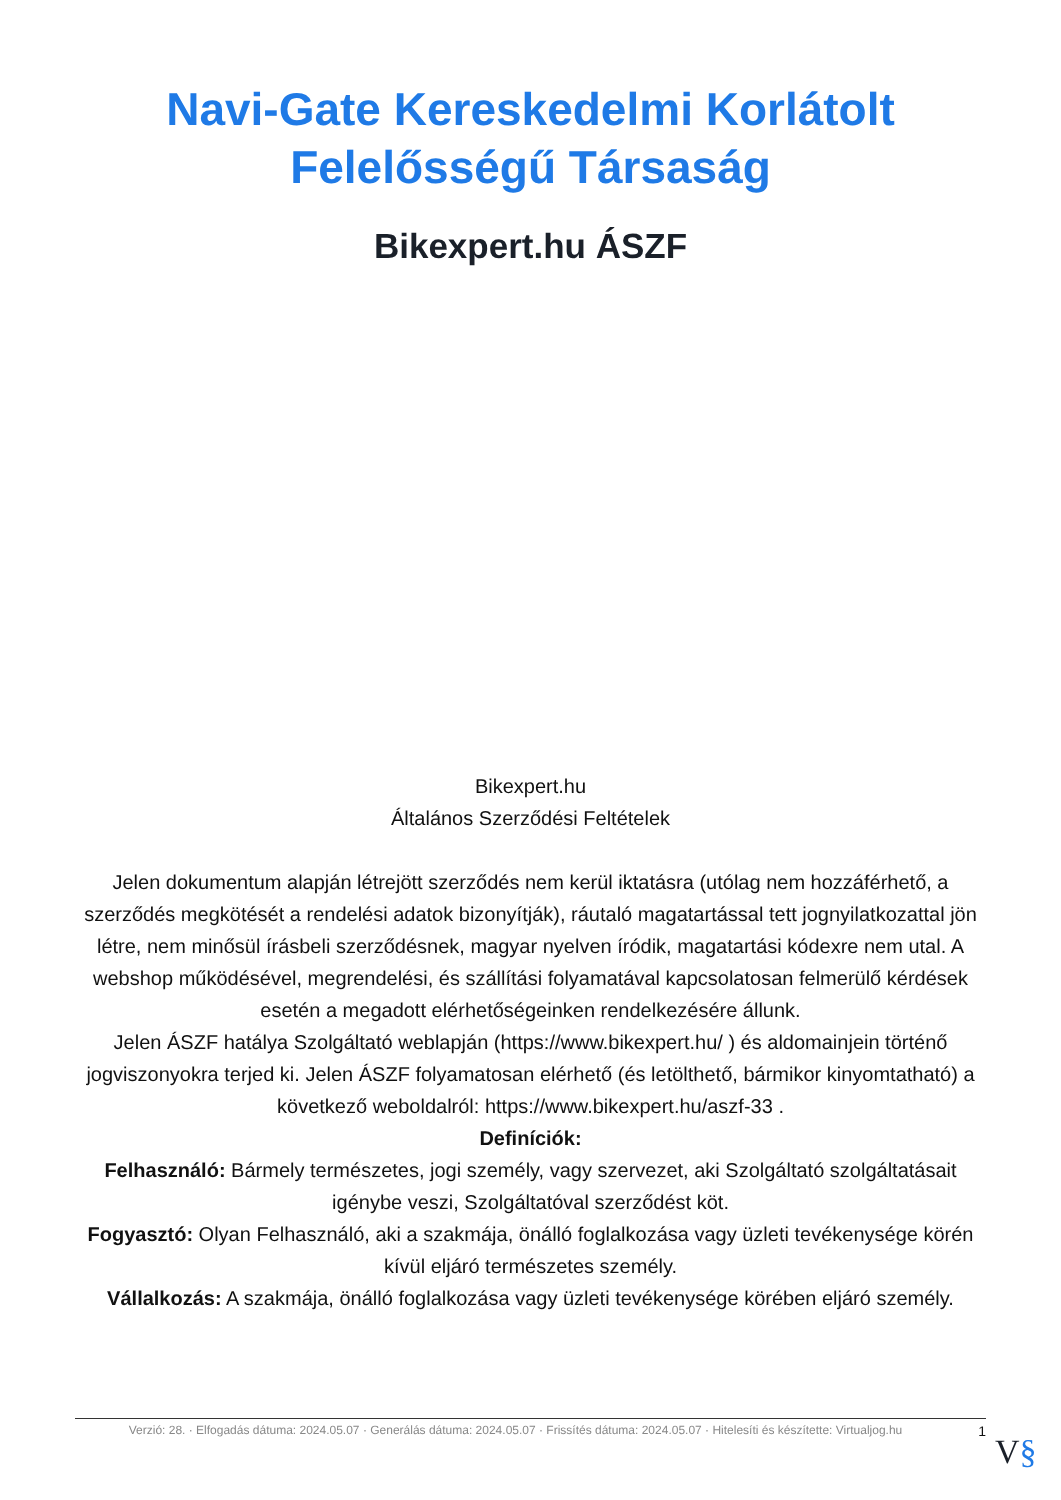Navi-Gate Kereskedelmi Korlátolt Felelősségű Társaság
Bikexpert.hu ÁSZF
Bikexpert.hu
Általános Szerződési Feltételek
Jelen dokumentum alapján létrejött szerződés nem kerül iktatásra (utólag nem hozzáférhető, a szerződés megkötését a rendelési adatok bizonyítják), ráutaló magatartással tett jognyilatkozattal jön létre, nem minősül írásbeli szerződésnek, magyar nyelven íródik, magatartási kódexre nem utal. A webshop működésével, megrendelési, és szállítási folyamatával kapcsolatosan felmerülő kérdések esetén a megadott elérhetőségeinken rendelkezésére állunk.
Jelen ÁSZF hatálya Szolgáltató weblapján (https://www.bikexpert.hu/ ) és aldomainjein történő jogviszonyokra terjed ki. Jelen ÁSZF folyamatosan elérhető (és letölthető, bármikor kinyomtatható) a következő weboldalról: https://www.bikexpert.hu/aszf-33 .
Definíciók:
Felhasználó: Bármely természetes, jogi személy, vagy szervezet, aki Szolgáltató szolgáltatásait igénybe veszi, Szolgáltatóval szerződést köt.
Fogyasztó: Olyan Felhasználó, aki a szakmája, önálló foglalkozása vagy üzleti tevékenysége körén kívül eljáró természetes személy.
Vállalkozás: A szakmája, önálló foglalkozása vagy üzleti tevékenysége körében eljáró személy.
Verzió: 28. · Elfogadás dátuma: 2024.05.07 · Generálás dátuma: 2024.05.07 · Frissítés dátuma: 2024.05.07 · Hitelesíti és készítette: Virtualjog.hu
1
V§